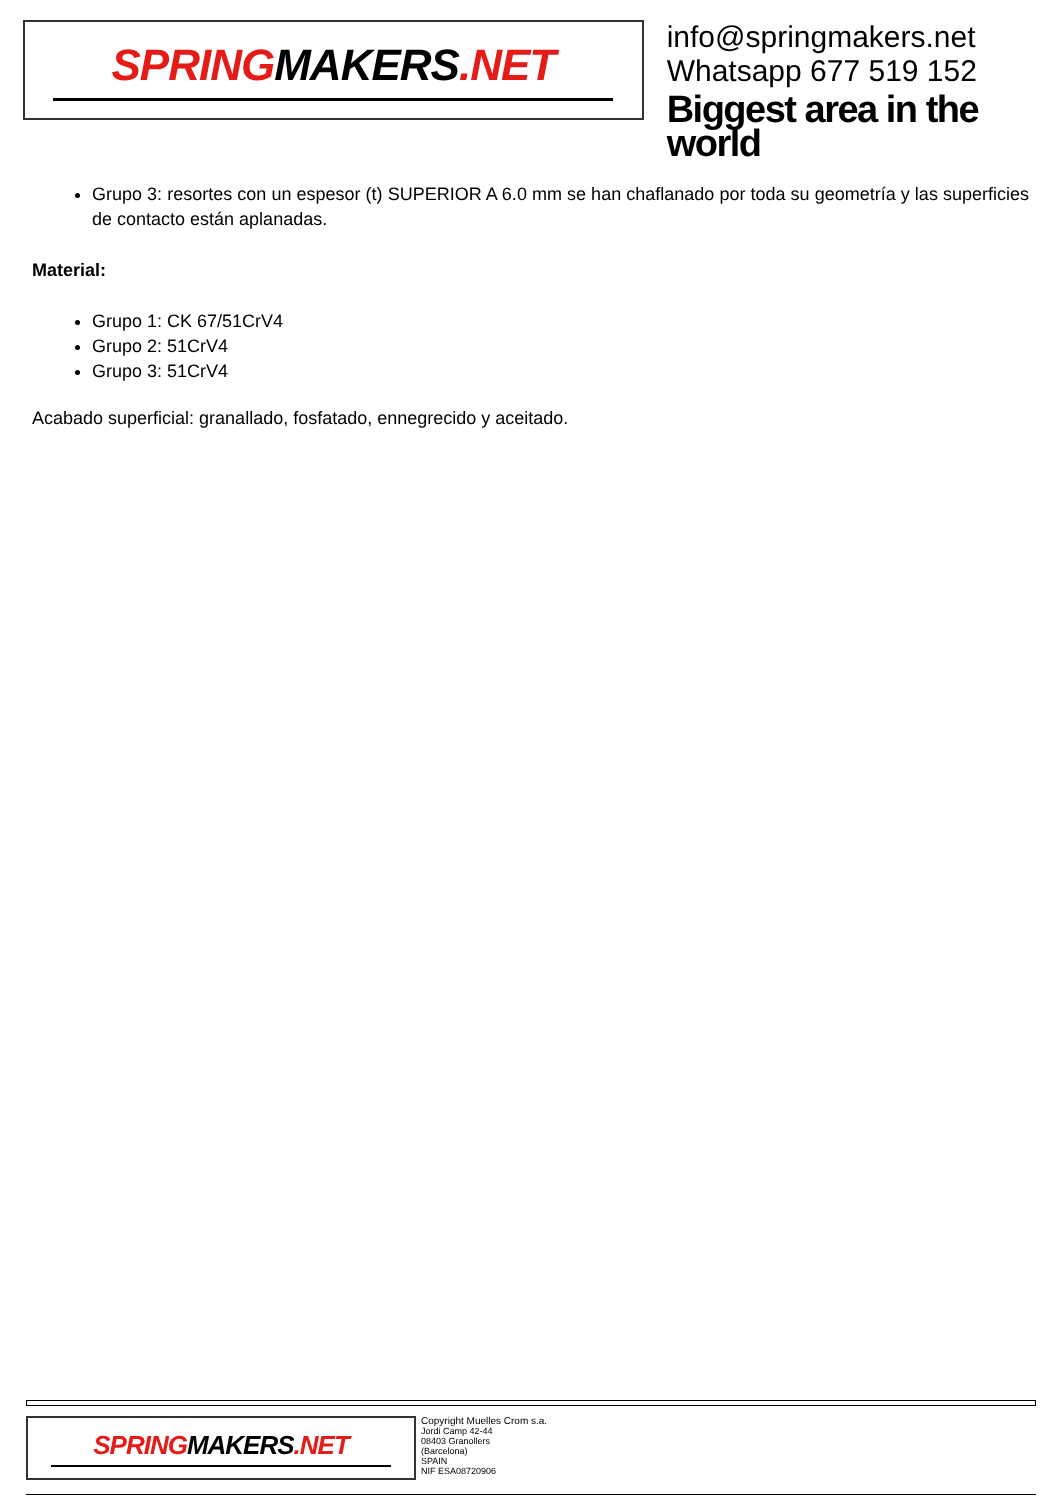SPRINGMAKERS.NET
info@springmakers.net
Whatsapp 677 519 152
Biggest area in the world
Grupo 3: resortes con un espesor (t) SUPERIOR A 6.0 mm se han chaflanado por toda su geometría y las superficies de contacto están aplanadas.
Material:
Grupo 1: CK 67/51CrV4
Grupo 2: 51CrV4
Grupo 3: 51CrV4
Acabado superficial: granallado, fosfatado, ennegrecido y aceitado.
SPRINGMAKERS.NET
Copyright Muelles Crom s.a.
Jordi Camp 42-44
08403 Granollers
(Barcelona)
SPAIN
NIF ESA08720906